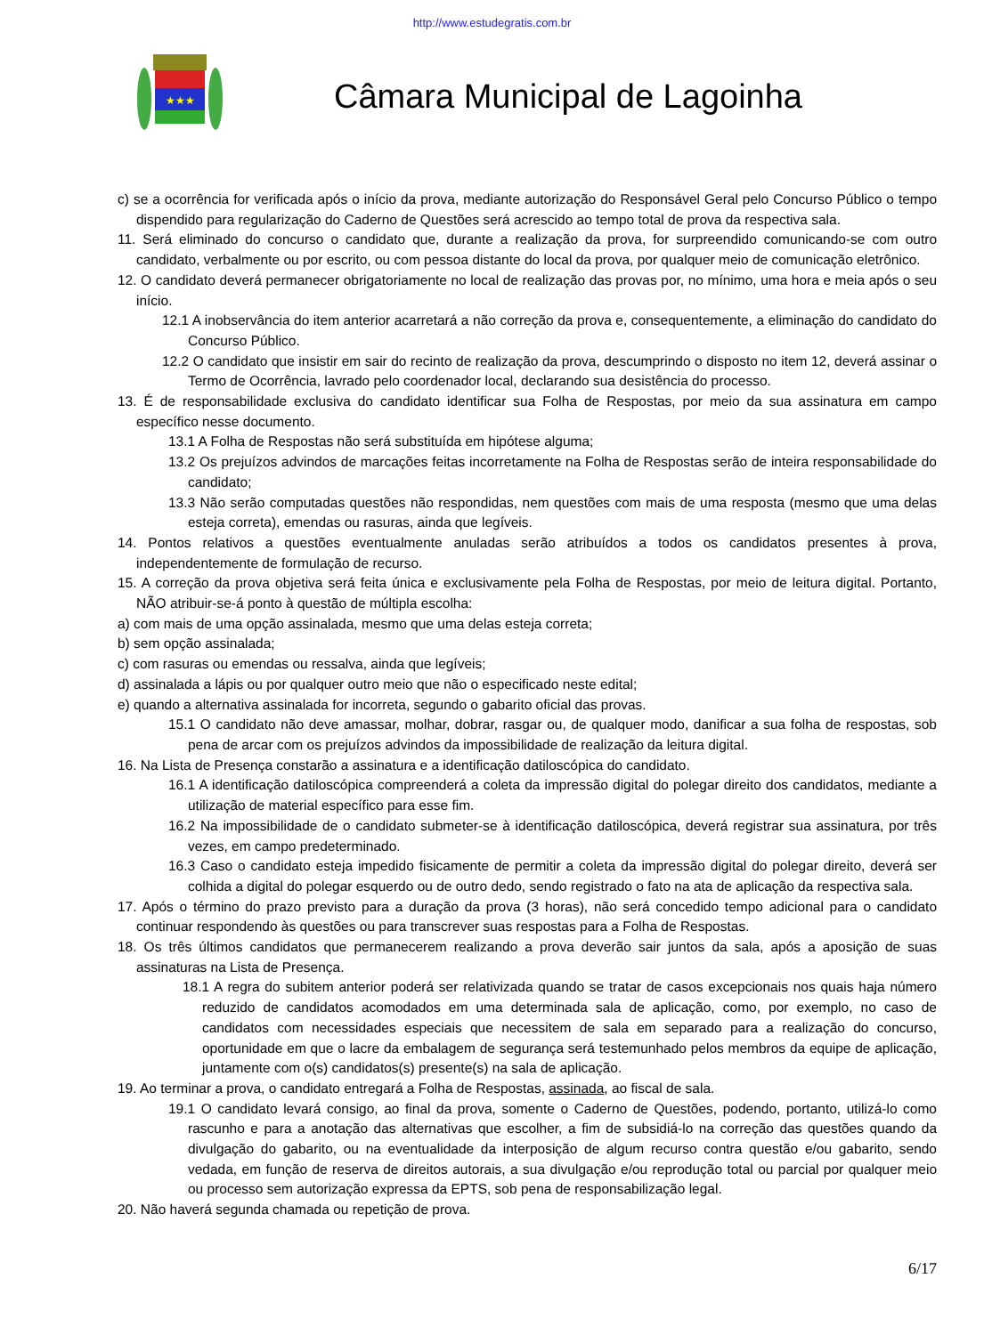http://www.estudegratis.com.br
★★★
Câmara Municipal de Lagoinha
c) se a ocorrência for verificada após o início da prova, mediante autorização do Responsável Geral pelo Concurso Público o tempo dispendido para regularização do Caderno de Questões será acrescido ao tempo total de prova da respectiva sala.
11. Será eliminado do concurso o candidato que, durante a realização da prova, for surpreendido comunicando-se com outro candidato, verbalmente ou por escrito, ou com pessoa distante do local da prova, por qualquer meio de comunicação eletrônico.
12. O candidato deverá permanecer obrigatoriamente no local de realização das provas por, no mínimo, uma hora e meia após o seu início.
12.1 A inobservância do item anterior acarretará a não correção da prova e, consequentemente, a eliminação do candidato do Concurso Público.
12.2 O candidato que insistir em sair do recinto de realização da prova, descumprindo o disposto no item 12, deverá assinar o Termo de Ocorrência, lavrado pelo coordenador local, declarando sua desistência do processo.
13. É de responsabilidade exclusiva do candidato identificar sua Folha de Respostas, por meio da sua assinatura em campo específico nesse documento.
13.1 A Folha de Respostas não será substituída em hipótese alguma;
13.2 Os prejuízos advindos de marcações feitas incorretamente na Folha de Respostas serão de inteira responsabilidade do candidato;
13.3 Não serão computadas questões não respondidas, nem questões com mais de uma resposta (mesmo que uma delas esteja correta), emendas ou rasuras, ainda que legíveis.
14. Pontos relativos a questões eventualmente anuladas serão atribuídos a todos os candidatos presentes à prova, independentemente de formulação de recurso.
15. A correção da prova objetiva será feita única e exclusivamente pela Folha de Respostas, por meio de leitura digital. Portanto, NÃO atribuir-se-á ponto à questão de múltipla escolha:
a) com mais de uma opção assinalada, mesmo que uma delas esteja correta;
b) sem opção assinalada;
c) com rasuras ou emendas ou ressalva, ainda que legíveis;
d) assinalada a lápis ou por qualquer outro meio que não o especificado neste edital;
e) quando a alternativa assinalada for incorreta, segundo o gabarito oficial das provas.
15.1 O candidato não deve amassar, molhar, dobrar, rasgar ou, de qualquer modo, danificar a sua folha de respostas, sob pena de arcar com os prejuízos advindos da impossibilidade de realização da leitura digital.
16. Na Lista de Presença constarão a assinatura e a identificação datiloscópica do candidato.
16.1 A identificação datiloscópica compreenderá a coleta da impressão digital do polegar direito dos candidatos, mediante a utilização de material específico para esse fim.
16.2 Na impossibilidade de o candidato submeter-se à identificação datiloscópica, deverá registrar sua assinatura, por três vezes, em campo predeterminado.
16.3 Caso o candidato esteja impedido fisicamente de permitir a coleta da impressão digital do polegar direito, deverá ser colhida a digital do polegar esquerdo ou de outro dedo, sendo registrado o fato na ata de aplicação da respectiva sala.
17. Após o término do prazo previsto para a duração da prova (3 horas), não será concedido tempo adicional para o candidato continuar respondendo às questões ou para transcrever suas respostas para a Folha de Respostas.
18. Os três últimos candidatos que permanecerem realizando a prova deverão sair juntos da sala, após a aposição de suas assinaturas na Lista de Presença.
18.1 A regra do subitem anterior poderá ser relativizada quando se tratar de casos excepcionais nos quais haja número reduzido de candidatos acomodados em uma determinada sala de aplicação, como, por exemplo, no caso de candidatos com necessidades especiais que necessitem de sala em separado para a realização do concurso, oportunidade em que o lacre da embalagem de segurança será testemunhado pelos membros da equipe de aplicação, juntamente com o(s) candidatos(s) presente(s) na sala de aplicação.
19. Ao terminar a prova, o candidato entregará a Folha de Respostas, assinada, ao fiscal de sala.
19.1 O candidato levará consigo, ao final da prova, somente o Caderno de Questões, podendo, portanto, utilizá-lo como rascunho e para a anotação das alternativas que escolher, a fim de subsidiá-lo na correção das questões quando da divulgação do gabarito, ou na eventualidade da interposição de algum recurso contra questão e/ou gabarito, sendo vedada, em função de reserva de direitos autorais, a sua divulgação e/ou reprodução total ou parcial por qualquer meio ou processo sem autorização expressa da EPTS, sob pena de responsabilização legal.
20. Não haverá segunda chamada ou repetição de prova.
6/17